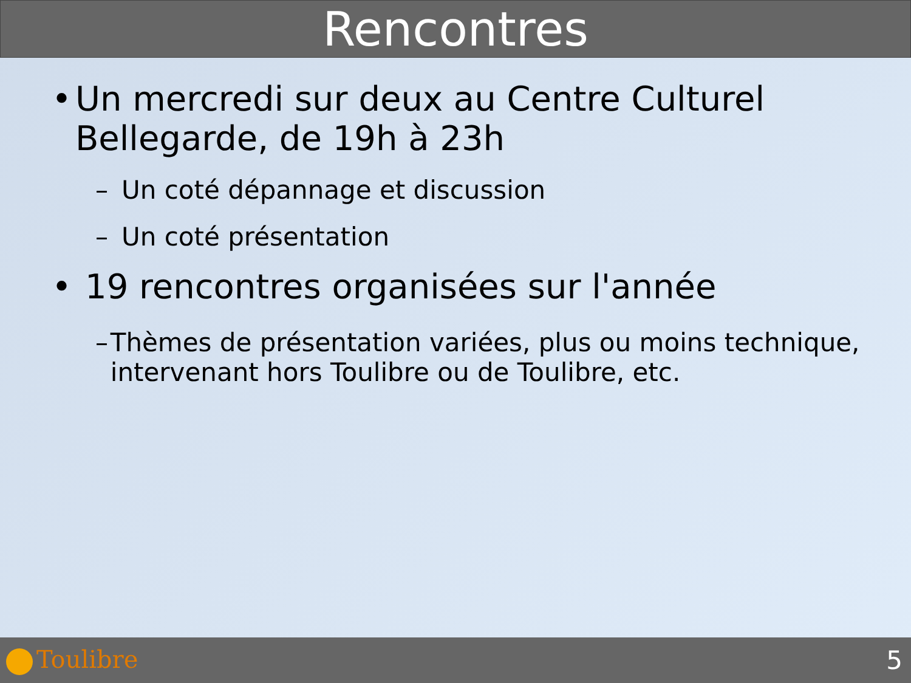Rencontres
• Un mercredi sur deux au Centre Culturel Bellegarde, de 19h à 23h
– Un coté dépannage et discussion
– Un coté présentation
• 19 rencontres organisées sur l'année
– Thèmes de présentation variées, plus ou moins technique, intervenant hors Toulibre ou de Toulibre, etc.
Toulibre 5